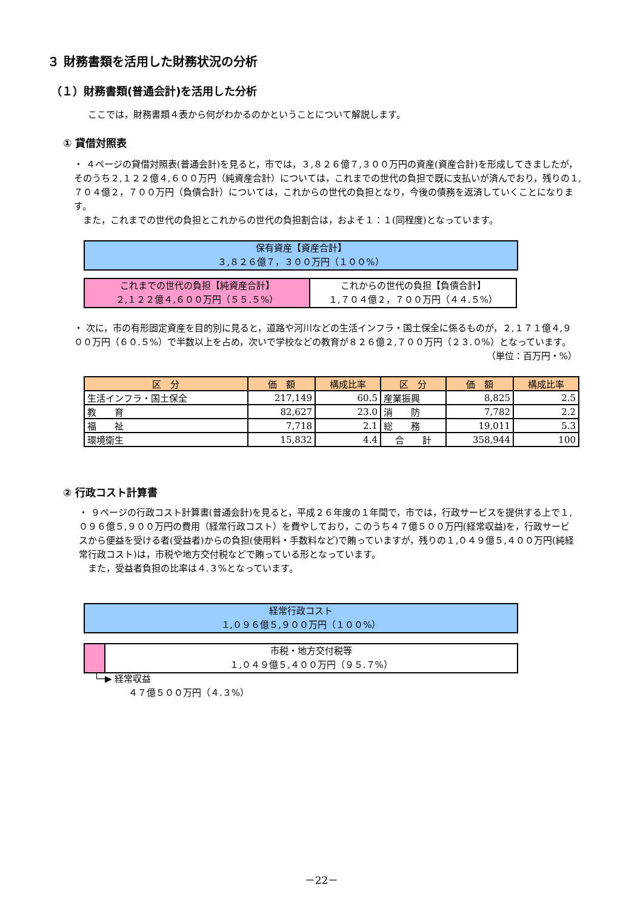３ 財務書類を活用した財務状況の分析
（１）財務書類(普通会計)を活用した分析
ここでは，財務書類４表から何がわかるのかということについて解説します。
① 貸借対照表
・ ４ページの貸借対照表(普通会計)を見ると，市では，３,８２６億７,３００万円の資産(資産合計)を形成してきましたが，そのうち２,１２２億４,６００万円（純資産合計）については，これまでの世代の負担で既に支払いが済んでおり，残りの１,７０４億２，７００万円（負債合計）については，これからの世代の負担となり，今後の債務を返済していくことになります。
　また，これまでの世代の負担とこれからの世代の負担割合は，およそ１：１(同程度)となっています。
保有資産【資産合計】
３,８２６億７，３００万円（１００%）
これまでの世代の負担【純資産合計】
２,１２２億４,６００万円（５５.５%）
これからの世代の負担【負債合計】
１,７０４億２，７００万円（４４.５%）
・ 次に，市の有形固定資産を目的別に見ると，道路や河川などの生活インフラ・国土保全に係るものが，２,１７１億４,９００万円（６０.５%）で半数以上を占め，次いで学校などの教育が８２６億２,７００万円（２３.０%）となっています。
（単位：百万円・%）
| 区 分 | 価 額 | 構成比率 | 区 分 | 価 額 | 構成比率 |
| --- | --- | --- | --- | --- | --- |
| 生活インフラ・国土保全 | 217,149 | 60.5 | 産業振興 | 8,825 | 2.5 |
| 教 育 | 82,627 | 23.0 | 消 防 | 7,782 | 2.2 |
| 福 祉 | 7,718 | 2.1 | 総 務 | 19,011 | 5.3 |
| 環境衛生 | 15,832 | 4.4 | 合 計 | 358,944 | 100 |
② 行政コスト計算書
・ ９ページの行政コスト計算書(普通会計)を見ると，平成２６年度の１年間で，市では，行政サービスを提供する上で１,０９６億５,９００万円の費用（経常行政コスト）を費やしており，このうち４７億５００万円(経常収益)を，行政サービスから便益を受ける者(受益者)からの負担(使用料・手数料など)で賄っていますが，残りの１,０４９億５,４００万円(純経常行政コスト)は，市税や地方交付税などで賄っている形となっています。
　また，受益者負担の比率は４.３%となっています。
経常行政コスト
１,０９６億５,９００万円（１００%）
市税・地方交付税等
１,０４９億５,４００万円（９５.７%）
└─▶ 経常収益
４７億５００万円（４.３%）
－22－